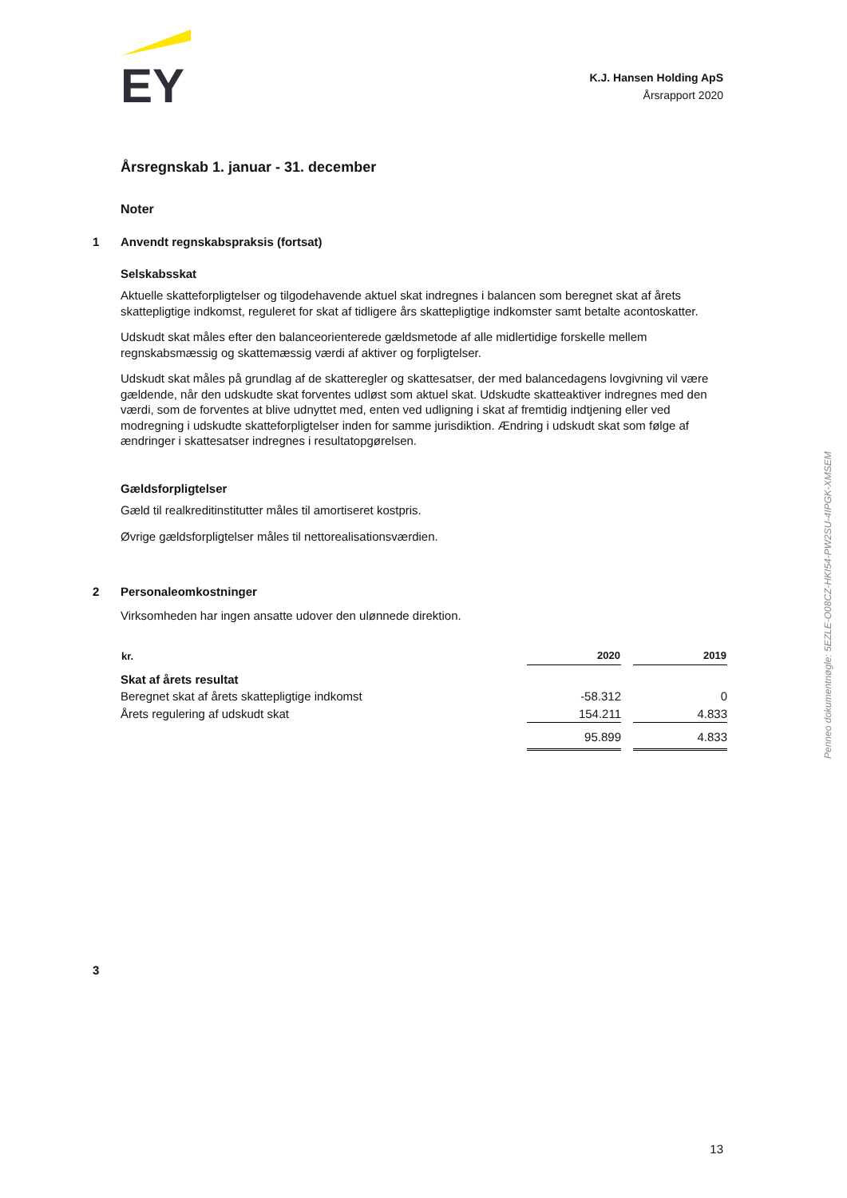EY
K.J. Hansen Holding ApS
Årsrapport 2020
Årsregnskab 1. januar - 31. december
Noter
1 Anvendt regnskabspraksis (fortsat)
Selskabsskat
Aktuelle skatteforpligtelser og tilgodehavende aktuel skat indregnes i balancen som beregnet skat af årets skattepligtige indkomst, reguleret for skat af tidligere års skattepligtige indkomster samt betalte acontoskatter.
Udskudt skat måles efter den balanceorienterede gældsmetode af alle midlertidige forskelle mellem regnskabsmæssig og skattemæssig værdi af aktiver og forpligtelser.
Udskudt skat måles på grundlag af de skatteregler og skattesatser, der med balancedagens lovgivning vil være gældende, når den udskudte skat forventes udløst som aktuel skat. Udskudte skatteaktiver indregnes med den værdi, som de forventes at blive udnyttet med, enten ved udligning i skat af fremtidig indtjening eller ved modregning i udskudte skatteforpligtelser inden for samme jurisdiktion. Ændring i udskudt skat som følge af ændringer i skattesatser indregnes i resultatopgørelsen.
Gældsforpligtelser
Gæld til realkreditinstitutter måles til amortiseret kostpris.
Øvrige gældsforpligtelser måles til nettorealisationsværdien.
2 Personaleomkostninger
Virksomheden har ingen ansatte udover den ulønnede direktion.
| kr. | 2020 | 2019 |
| --- | --- | --- |
| Skat af årets resultat | | |
| Beregnet skat af årets skattepligtige indkomst | -58.312 | 0 |
| Årets regulering af udskudt skat | 154.211 | 4.833 |
| | 95.899 | 4.833 |
3
Penneo dokumentnøgle: 5EZLE-O08CZ-HKI54-PW2SU-4IPGK-XMSEM
13